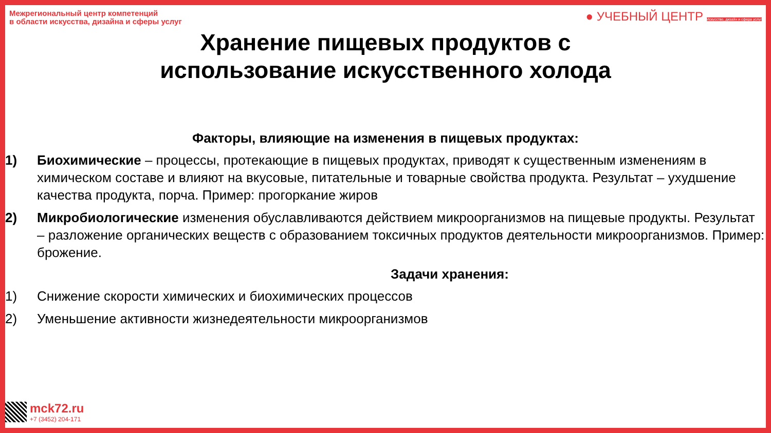Межрегиональный центр компетенций
в области искусства, дизайна и сферы услуг
● УЧЕБНЫЙ ЦЕНТР Искусство, дизайн и сфера услуг
Хранение пищевых продуктов с
использование искусственного холода
Факторы, влияющие на изменения в пищевых продуктах:
1) Биохимические – процессы, протекающие в пищевых продуктах, приводят к существенным изменениям в химическом составе и влияют на вкусовые, питательные и товарные свойства продукта. Результат – ухудшение качества продукта, порча. Пример: прогоркание жиров
2) Микробиологические изменения обуславливаются действием микроорганизмов на пищевые продукты. Результат – разложение органических веществ с образованием токсичных продуктов деятельности микроорганизмов. Пример: брожение.
Задачи хранения:
1) Снижение скорости химических и биохимических процессов
2) Уменьшение активности жизнедеятельности микроорганизмов
mck72.ru
+7 (3452) 204-171